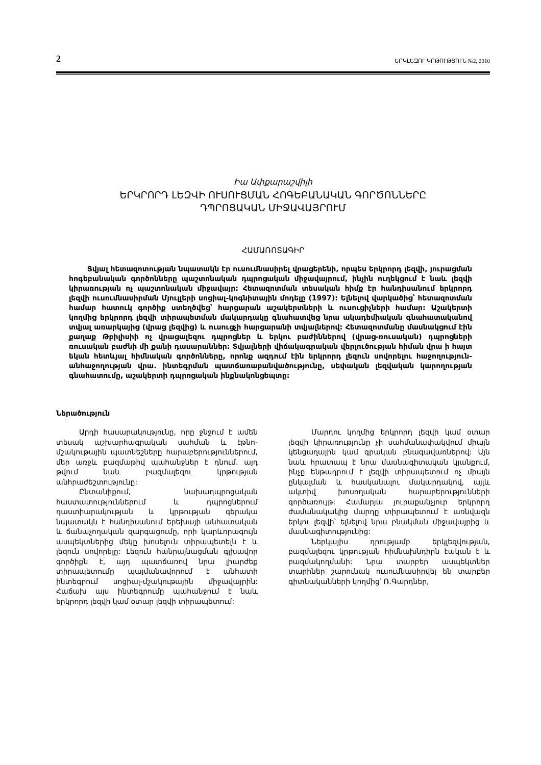2 ԵՐԿԼԵԶՈՒ ԿՐԹՈՒԹՅՈՒՆ №2, 2010
Իա Ափքարաշվիլի
ԵՐԿՐՈՐԴ ԼԵԶՎԻ ՈՒՍՈՒՑՄԱՆ ՀՈԳԵԲԱՆԱԿԱՆ ԳՈՐԾՈՆՆԵՐԸ
ԴՊՐՈՑԱԿԱՆ ՄԻՋԱՎԱՅՐՈՒՄ
ՀԱՄԱՌՈՏԱԳԻՐ
Տվյալ հետազոտության նպատակն էր ուսումնասիրել վրացերենի, որպես երկրորդ լեզվի, յուրացման հոգեբանական գործոնները պաշտոնական դպրոցական միջավայրում, ինչին ուղեկցում է նաև լեզվի կիրառության ոչ պաշտոնական միջավայր: Հետազոտման տեսական հիմք էր հանդիսանում երկրորդ լեզվի ուսումնասիրման Մյուլլերի սոցիալ-կոգնիտային մոդելը (1997): Ելնելով վարկածից՝ հետազոտման համար հատուկ գործիք ստեղծվեց՝ հարցարան աշակերտների և ուսուցիչների համար: Աշակերտի կողմից երկրորդ լեզվի տիրապետման մակարդակը գնահատվեց նրա ակադեմիական գնահատականով տվյալ առարկայից (վրաց լեզվից) և ուսուցչի հարցարանի տվյալներով: Հետազոտմանը մասնակցում էին քաղաք Թբիլիսիի ոչ վրացալեզու դպրոցներ և երկու բաժիններով (վրաց-ռուսական) դպրոցների ռուսական բաժնի մի քանի դասարաններ: Տվյալների վիճակագրական վերլուծության հիման վրա ի հայտ եկան հետևյալ հիմնական գործոնները, որոնք ազդում էին երկրորդ լեզուն սովորելու հաջողություն-անհաջողության վրա. ինտեգրման պատճառաբանվածությունը, սեփական լեզվական կարողության գնահատումը, աշակերտի դպրոցական ինքնակոնցեպտը:
Ներածություն
Արդի հասարակությունը, որը ջնջում է ամեն տեսակ աշխարհագրական սահման և էթնո-մշակութային պատնեշները հարաբերություններում, մեր առջև բազմաթիվ պահանջներ է դնում. այդ թվում նաև բազմալեզու կրթության անհրաժեշտությունը:
Ընտանիքում, նախադպրոցական հաստատություններում և դպրոցներում դաստիարակության և կրթության գերակա նպատակն է հանդիսանում երեխայի անհատական և ճանաչողական զարգացումը, որի կարևորագույն ասպեկտներից մեկը խոսելուն տիրապետելն է և լեզուն սովորելը: Լեզուն հանրայնացման գլխավոր գործիքն է, այդ պատճառով նրա լիարժեք տիրապետումը պայմանավորում է անհատի ինտեգրում սոցիալ-մշակութային միջավայրին: Հաճախ այս ինտեգրումը պահանջում է նաև երկրորդ լեզվի կամ օտար լեզվի տիրապետում:
Մարդու կողմից երկրորդ լեզվի կամ օտար լեզվի կիրառությունը չի սահմանափակվում միայն կենցաղային կամ գրական բնագավառներով: Այն նաև հրատապ է նրա մասնագիտական կյանքում, ինչը ենթադրում է լեզվի տիրապետում ոչ միայն ընկալման և հասկանալու մակարդակով, այլև ակտիվ խոսողական հարաբերությունների գործառույթ: Համարյա յուրաքանչյուր երկրորդ ժամանակակից մարդը տիրապետում է առնվազն երկու լեզվի՝ ելնելով նրա բնակման միջավայրից և մասնագիտությունից:
Ներկայիս դրությամբ երկլեզվության, բազմալեզու կրթության հիմնախնդիրն էական է և բազմակողմանի: Նրա տարբեր ասպեկտներ տարիներ շարունակ ուսումնասիրվել են տարբեր գիտնականների կողմից՝ Ռ.Գարդներ,